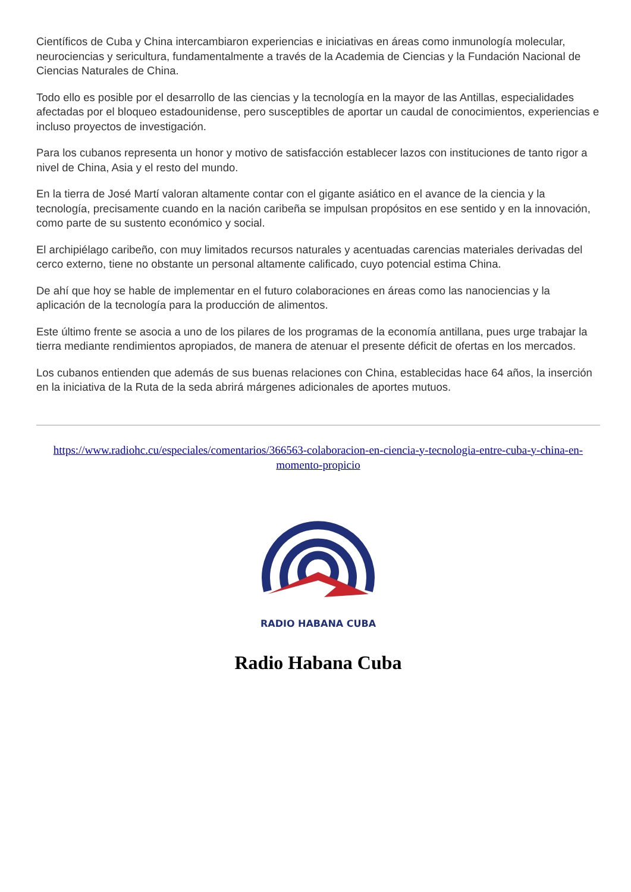Científicos de Cuba y China intercambiaron experiencias e iniciativas en áreas como inmunología molecular, neurociencias y sericultura, fundamentalmente a través de la Academia de Ciencias y la Fundación Nacional de Ciencias Naturales de China.
Todo ello es posible por el desarrollo de las ciencias y la tecnología en la mayor de las Antillas, especialidades afectadas por el bloqueo estadounidense, pero susceptibles de aportar un caudal de conocimientos, experiencias e incluso proyectos de investigación.
Para los cubanos representa un honor y motivo de satisfacción establecer lazos con instituciones de tanto rigor a nivel de China, Asia y el resto del mundo.
En la tierra de José Martí valoran altamente contar con el gigante asiático en el avance de la ciencia y la tecnología, precisamente cuando en la nación caribeña se impulsan propósitos en ese sentido y en la innovación, como parte de su sustento económico y social.
El archipiélago caribeño, con muy limitados recursos naturales y acentuadas carencias materiales derivadas del cerco externo, tiene no obstante un personal altamente calificado, cuyo potencial estima China.
De ahí que hoy se hable de implementar en el futuro colaboraciones en áreas como las nanociencias y la aplicación de la tecnología para la producción de alimentos.
Este último frente se asocia a uno de los pilares de los programas de la economía antillana, pues urge trabajar la tierra mediante rendimientos apropiados, de manera de atenuar el presente déficit de ofertas en los mercados.
Los cubanos entienden que además de sus buenas relaciones con China, establecidas hace 64 años, la inserción en la iniciativa de la Ruta de la seda abrirá márgenes adicionales de aportes mutuos.
https://www.radiohc.cu/especiales/comentarios/366563-colaboracion-en-ciencia-y-tecnologia-entre-cuba-y-china-en-momento-propicio
RADIO HABANA CUBA
Radio Habana Cuba